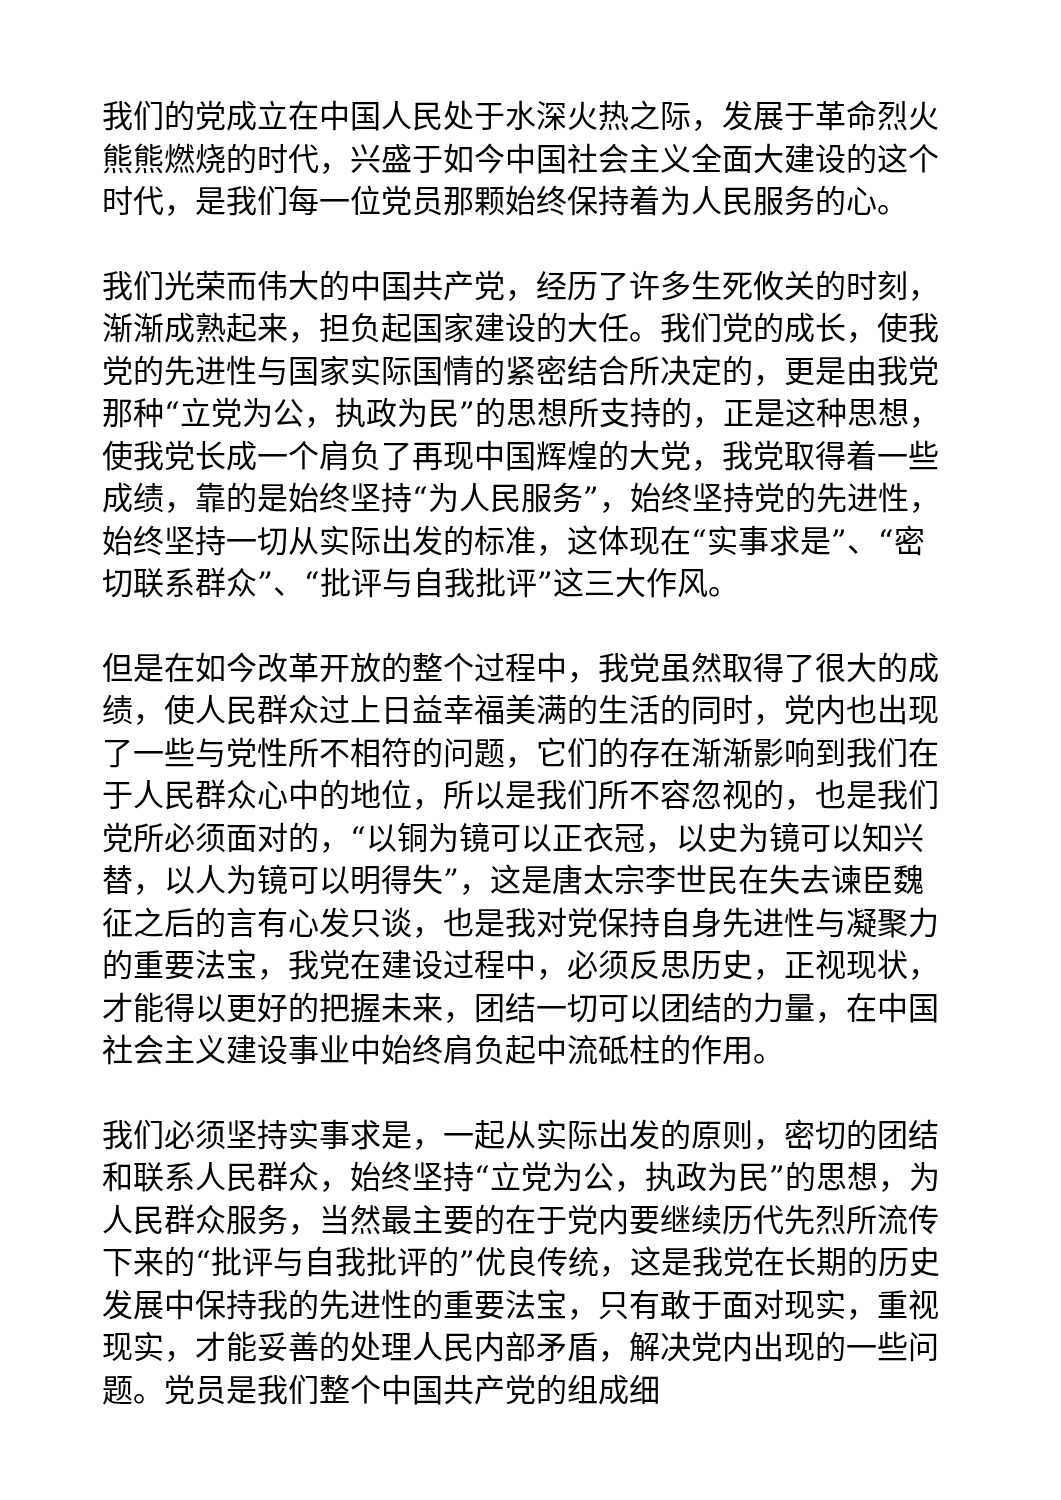我们的党成立在中国人民处于水深火热之际，发展于革命烈火熊熊燃烧的时代，兴盛于如今中国社会主义全面大建设的这个时代，是我们每一位党员那颗始终保持着为人民服务的心。
我们光荣而伟大的中国共产党，经历了许多生死攸关的时刻，渐渐成熟起来，担负起国家建设的大任。我们党的成长，使我党的先进性与国家实际国情的紧密结合所决定的，更是由我党那种“立党为公，执政为民”的思想所支持的，正是这种思想，使我党长成一个肩负了再现中国辉煌的大党，我党取得着一些成绩，靠的是始终坚持“为人民服务”，始终坚持党的先进性，始终坚持一切从实际出发的标准，这体现在“实事求是”、“密切联系群众”、“批评与自我批评”这三大作风。
但是在如今改革开放的整个过程中，我党虽然取得了很大的成绩，使人民群众过上日益幸福美满的生活的同时，党内也出现了一些与党性所不相符的问题，它们的存在渐渐影响到我们在于人民群众心中的地位，所以是我们所不容忽视的，也是我们党所必须面对的，“以铜为镜可以正衣冠，以史为镜可以知兴替，以人为镜可以明得失”，这是唐太宗李世民在失去谏臣魏征之后的言有心发只谈，也是我对党保持自身先进性与凝聚力的重要法宝，我党在建设过程中，必须反思历史，正视现状，才能得以更好的把握未来，团结一切可以团结的力量，在中国社会主义建设事业中始终肩负起中流砥柱的作用。
我们必须坚持实事求是，一起从实际出发的原则，密切的团结和联系人民群众，始终坚持“立党为公，执政为民”的思想，为人民群众服务，当然最主要的在于党内要继续历代先烈所流传下来的“批评与自我批评的”优良传统，这是我党在长期的历史发展中保持我的先进性的重要法宝，只有敢于面对现实，重视现实，才能妥善的处理人民内部矛盾，解决党内出现的一些问题。党员是我们整个中国共产党的组成细